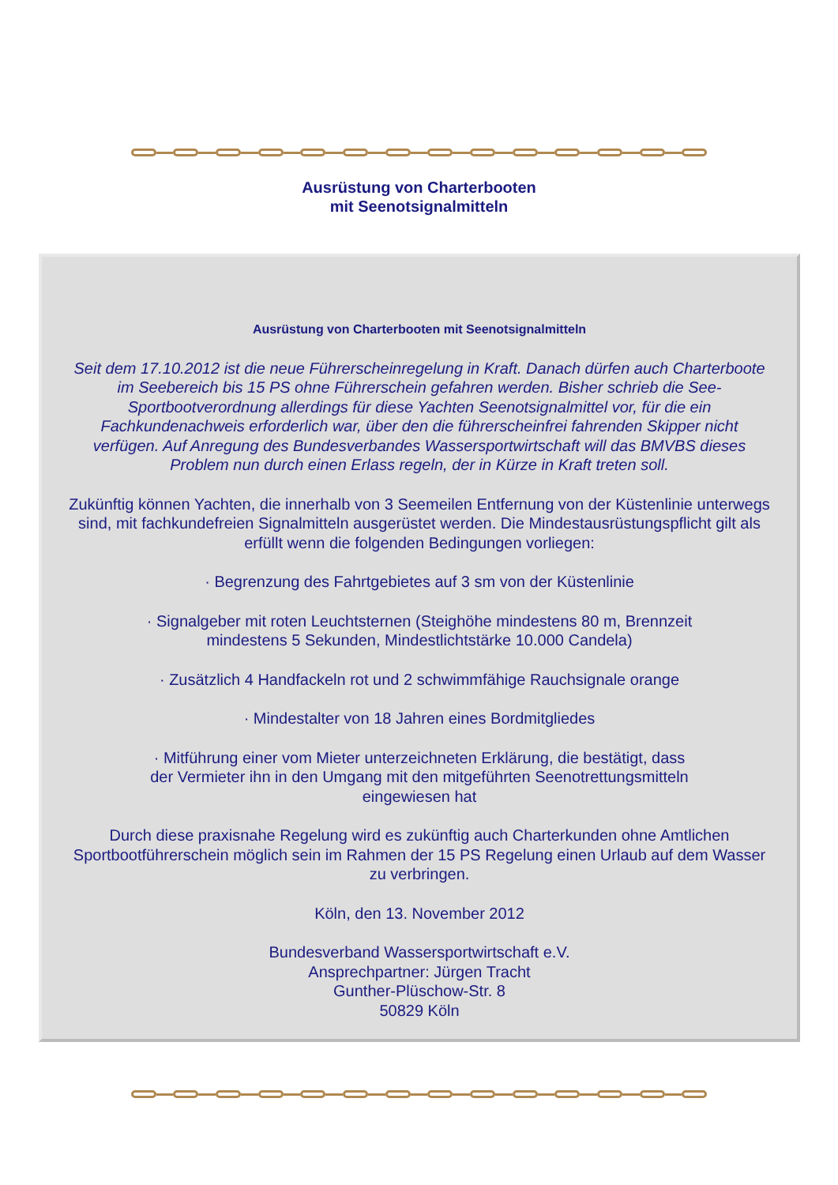Ausrüstung von Charterbooten
mit Seenotsignalmitteln
Ausrüstung von Charterbooten mit Seenotsignalmitteln
Seit dem 17.10.2012 ist die neue Führerscheinregelung in Kraft. Danach dürfen auch Charterboote im Seebereich bis 15 PS ohne Führerschein gefahren werden. Bisher schrieb die See-Sportbootverordnung allerdings für diese Yachten Seenotsignalmittel vor, für die ein Fachkundenachweis erforderlich war, über den die führerscheinfrei fahrenden Skipper nicht verfügen. Auf Anregung des Bundesverbandes Wassersportwirtschaft will das BMVBS dieses Problem nun durch einen Erlass regeln, der in Kürze in Kraft treten soll.
Zukünftig können Yachten, die innerhalb von 3 Seemeilen Entfernung von der Küstenlinie unterwegs sind, mit fachkundefreien Signalmitteln ausgerüstet werden. Die Mindestausrüstungspflicht gilt als erfüllt wenn die folgenden Bedingungen vorliegen:
· Begrenzung des Fahrtgebietes auf 3 sm von der Küstenlinie
· Signalgeber mit roten Leuchtsternen (Steighöhe mindestens 80 m, Brennzeit
mindestens 5 Sekunden, Mindestlichtstärke 10.000 Candela)
· Zusätzlich 4 Handfackeln rot und 2 schwimmfähige Rauchsignale orange
· Mindestalter von 18 Jahren eines Bordmitgliedes
· Mitführung einer vom Mieter unterzeichneten Erklärung, die bestätigt, dass
der Vermieter ihn in den Umgang mit den mitgeführten Seenotrettungsmitteln
eingewiesen hat
Durch diese praxisnahe Regelung wird es zukünftig auch Charterkunden ohne Amtlichen Sportbootführerschein möglich sein im Rahmen der 15 PS Regelung einen Urlaub auf dem Wasser zu verbringen.
Köln, den 13. November 2012
Bundesverband Wassersportwirtschaft e.V.
Ansprechpartner: Jürgen Tracht
Gunther-Plüschow-Str. 8
50829 Köln